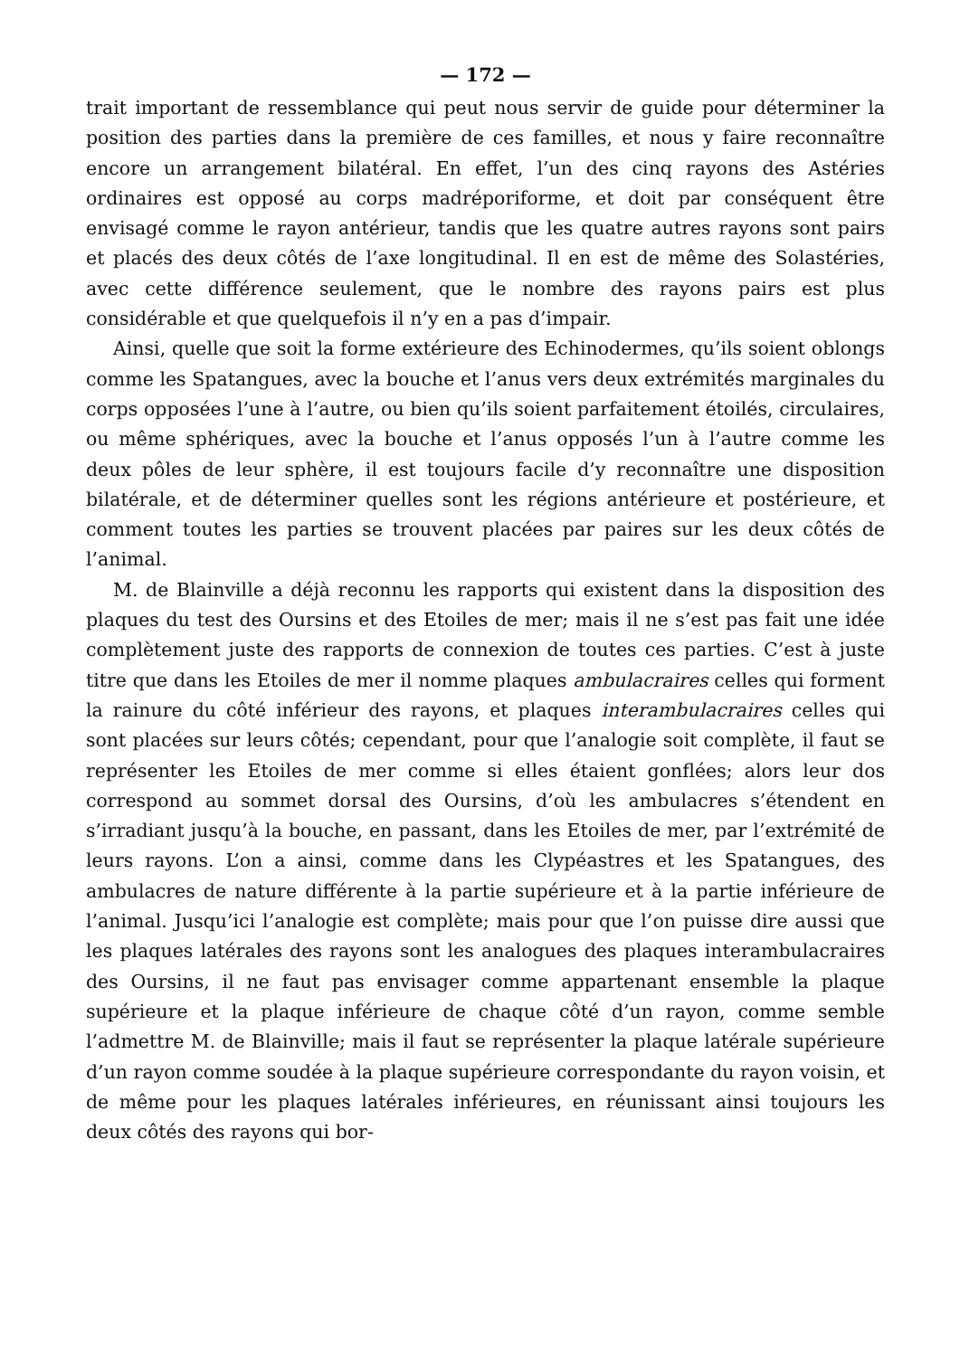— 172 —
trait important de ressemblance qui peut nous servir de guide pour déterminer la position des parties dans la première de ces familles, et nous y faire reconnaître encore un arrangement bilatéral. En effet, l’un des cinq rayons des Astéries ordinaires est opposé au corps madréporiforme, et doit par conséquent être envisagé comme le rayon antérieur, tandis que les quatre autres rayons sont pairs et placés des deux côtés de l’axe longitudinal. Il en est de même des Solastéries, avec cette différence seulement, que le nombre des rayons pairs est plus considérable et que quelquefois il n’y en a pas d’impair.
Ainsi, quelle que soit la forme extérieure des Echinodermes, qu’ils soient oblongs comme les Spatangues, avec la bouche et l’anus vers deux extrémités marginales du corps opposées l’une à l’autre, ou bien qu’ils soient parfaitement étoilés, circulaires, ou même sphériques, avec la bouche et l’anus opposés l’un à l’autre comme les deux pôles de leur sphère, il est toujours facile d’y reconnaître une disposition bilatérale, et de déterminer quelles sont les régions antérieure et postérieure, et comment toutes les parties se trouvent placées par paires sur les deux côtés de l’animal.
M. de Blainville a déjà reconnu les rapports qui existent dans la disposition des plaques du test des Oursins et des Etoiles de mer; mais il ne s’est pas fait une idée complètement juste des rapports de connexion de toutes ces parties. C’est à juste titre que dans les Etoiles de mer il nomme plaques ambulacraires celles qui forment la rainure du côté inférieur des rayons, et plaques interambulacraires celles qui sont placées sur leurs côtés; cependant, pour que l’analogie soit complète, il faut se représenter les Etoiles de mer comme si elles étaient gonflées; alors leur dos correspond au sommet dorsal des Oursins, d’où les ambulacres s’étendent en s’irradiant jusqu’à la bouche, en passant, dans les Etoiles de mer, par l’extrémité de leurs rayons. L’on a ainsi, comme dans les Clypéastres et les Spatangues, des ambulacres de nature différente à la partie supérieure et à la partie inférieure de l’animal. Jusqu’ici l’analogie est complète; mais pour que l’on puisse dire aussi que les plaques latérales des rayons sont les analogues des plaques interambulacraires des Oursins, il ne faut pas envisager comme appartenant ensemble la plaque supérieure et la plaque inférieure de chaque côté d’un rayon, comme semble l’admettre M. de Blainville; mais il faut se représenter la plaque latérale supérieure d’un rayon comme soudée à la plaque supérieure correspondante du rayon voisin, et de même pour les plaques latérales inférieures, en réunissant ainsi toujours les deux côtés des rayons qui bor-